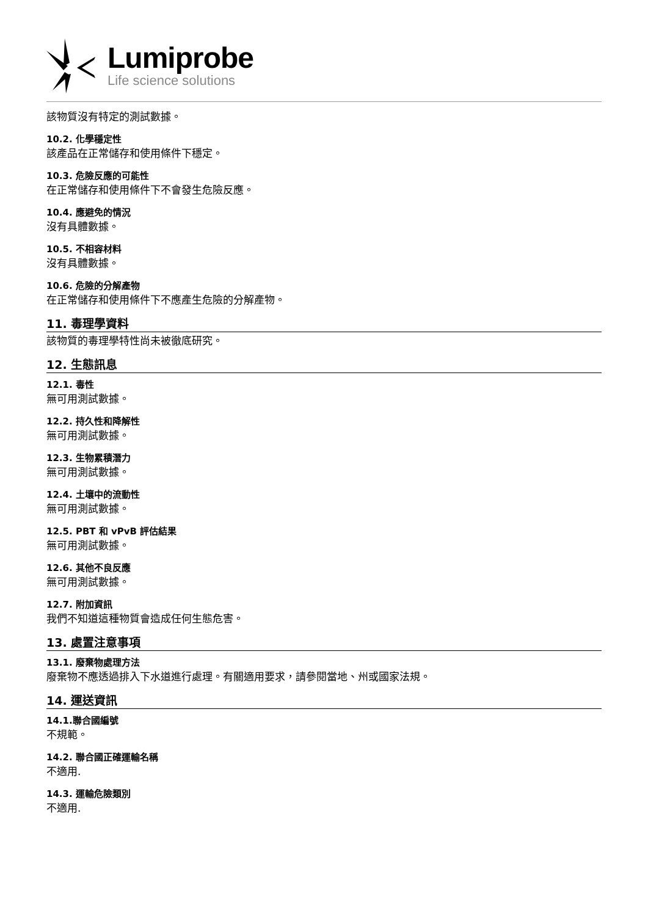Lumiprobe
Life science solutions
該物質沒有特定的測試數據。
10.2. 化學穩定性
該產品在正常儲存和使用條件下穩定。
10.3. 危險反應的可能性
在正常儲存和使用條件下不會發生危險反應。
10.4. 應避免的情況
沒有具體數據。
10.5. 不相容材料
沒有具體數據。
10.6. 危險的分解產物
在正常儲存和使用條件下不應產生危險的分解產物。
11. 毒理學資料
該物質的毒理學特性尚未被徹底研究。
12. 生態訊息
12.1. 毒性
無可用測試數據。
12.2. 持久性和降解性
無可用測試數據。
12.3. 生物累積潛力
無可用測試數據。
12.4. 土壤中的流動性
無可用測試數據。
12.5. PBT 和 vPvB 評估結果
無可用測試數據。
12.6. 其他不良反應
無可用測試數據。
12.7. 附加資訊
我們不知道這種物質會造成任何生態危害。
13. 處置注意事項
13.1. 廢棄物處理方法
廢棄物不應透過排入下水道進行處理。有關適用要求，請參閱當地、州或國家法規。
14. 運送資訊
14.1.聯合國編號
不規範。
14.2. 聯合國正確運輸名稱
不適用.
14.3. 運輸危險類別
不適用.